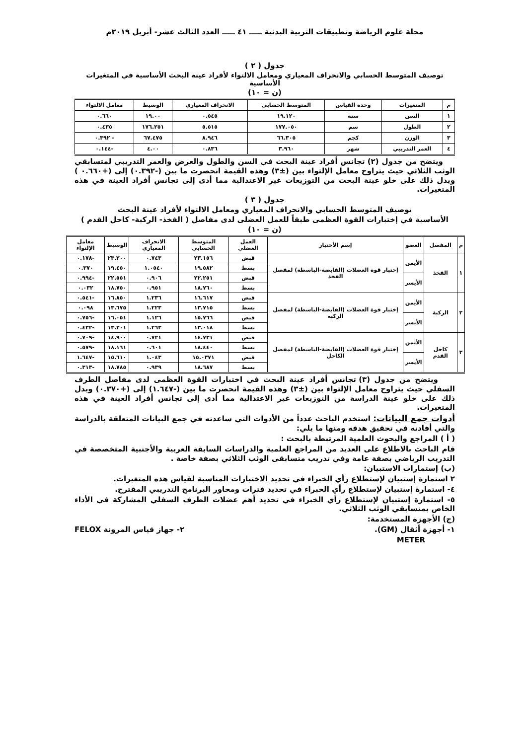مجلة علوم الرياضة وتطبيقات التربية البدنية ـــــ ٤١ ـــــ العدد الثالث عشر- أبريل ٢٠١٩م
جدول ( ٢ )
توصيف المتوسط الحسابي والانحراف المعياري ومعامل الالتواء لأفراد عينة البحث الأساسية في المتغيرات الأساسية
(ن = ١٠)
| م | المتغيرات | وحدة القياس | المتوسط الحسابي | الانحراف المعياري | الوسيط | معامل الالتواء |
| --- | --- | --- | --- | --- | --- | --- |
| ١ | السن | سنة | ١٩.١٢٠ | ٠.٥٤٥ | ١٩.٠٠ | ٠.٦٦٠ |
| ٢ | الطول | سم | ١٧٧.٠٥٠ | ٥.٥١٥ | ١٧٦.٢٥١ | ٠.٤٣٥ |
| ٣ | الوزن | كجم | ٦٦.٣٠٥ | ٨.٩٤٦ | ٦٧.٤٧٥ | - ٠.٣٩٢ |
| ٤ | العمر التدريبي | شهر | ٣.٩٦٠ | ٠.٨٣٦ | ٤.٠٠ | -٠.١٤٤ |
ويتضح من جدول (٢) تجانس أفراد عينة البحث في السن والطول والعرض والعمر التدريبي لمتسابقي الوثب الثلاثي حيث يتراوح معامل الإلتواء بين (±٣) وهذه القيمة انحصرت ما بين (-٠.٣٩٢) إلى (+٠.٦٦٠ ) ويدل ذلك على خلو عينة البحث من التوزيعات غير الاعتدالية مما أدى إلى تجانس أفراد العينة في هذه المتغيرات.
جدول ( ٣ )
توصيف المتوسط الحسابي والانحراف المعياري ومعامل الالتواء لأفراد عينة البحث
الأساسية في إختبارات القوة العظمى طبقاً للعمل العضلى لدى مفاصل ( الفخذ- الركبة- كاحل القدم )
(ن = ١٠)
| م | المفصل | العضو | إسم الأختبار | العمل العضلي | المتوسط الحسابي | الانحراف المعياري | الوسيط | معامل الإلتواء |
| --- | --- | --- | --- | --- | --- | --- | --- | --- |
| ١ | الفخذ | الأيمن | إختبار قوة العضلات (القابضة-الباسطة) لمفصل الفخذ | قبض | ٢٣.١٥٦ | ٠.٧٤٣ | ٢٣.٢٠٠ | -٠.١٧٨ |
| | | | | بسط | ١٩.٥٨٢ | ١.٠٥٤٠ | ١٩.٤٥٠ | ٠.٣٧٠ |
| | | الأيسر | | قبض | ٢٢.٢٥١ | ٠.٩٠٦ | ٢٢.٥٥١ | -٠.٩٩٤ |
| | | | | بسط | ١٨.٧٦٠ | ٠.٩٥١ | ١٨.٧٥٠ | ٠.٠٣٢ |
| ٢ | الركبة | الأيمن | إختبار قوة العضلات (القابضة-الباسطة) لمفصل الركبه | قبض | ١٦.٦١٧ | ١.٢٣٦ | ١٦.٨٥٠ | -٠.٥٤١ |
| | | | | بسط | ١٣.٧١٥ | ١.٢٢٣ | ١٣.٦٧٥ | ٠.٠٩٨ |
| | | الأيسر | | قبض | ١٥.٧٦٦ | ١.١٢٦ | ١٦.٠٥١ | -٠.٧٥٦ |
| | | | | بسط | ١٣.٠١٨ | ١.٢٦٣ | ١٣.٢٠١ | -٠.٤٣٢ |
| ٣ | كاحل القدم | الأيمن | إختبار قوة العضلات (القابضة-الباسطة) لمفصل الكاحل | قبض | ١٤.٧٣١ | ٠.٧٢١ | ١٤.٩٠٠ | -٠.٧٠٩ |
| | | | | بسط | ١٨.٤٤٠ | ٠.٦٠١ | ١٨.١٦١ | -٠.٥٧٩ |
| | | الأيسر | | قبض | ١٥.٠٣٧١ | ١.٠٤٣ | ١٥.٦١٠ | -١.٦٤٧ |
| | | | | بسط | ١٨.٦٨٧ | ٠.٩٣٩ | ١٨.٧٨٥ | -٠.٣١٣ |
ويتضح من جدول (٣) تجانس أفراد عينة البحث في اختبارات القوة العظمى لدى مفاصل الطرف السفلي حيث يتراوح معامل الإلتواء بين (±٣) وهذه القيمة انحصرت ما بين (-١.٦٤٧) إلى (+٠.٣٧٠) وبدل ذلك على خلو عينة الدراسة من التوزيعات غير الاعتدالية مما أدى إلى تجانس أفراد العينة في هذه المتغيرات.
أدوات جمع البيانات: استخدم الباحث عدداً من الأدوات التي ساعدته في جمع البيانات المتعلقة بالدراسة والتي أفادته في تحقيق هدفه ومنها ما يلي:
( أ ) المراجع والبحوث العلمية المرتبطة بالبحث :
قام الباحث بالاطلاع على العديد من المراجع العلمية والدراسات السابقة العربية والأجنبية المتخصصة في التدريب الرياضي بصفة عامة وفي تدريب متسابقى الوثب الثلاثي بصفة خاصة .
(ب) إستمارات الاستبيان:
٢ استمارة إستبيان لإستطلاع رأي الخبراء في تحديد الاختبارات المناسبة لقياس هذه المتغيرات.
٤- استمارة إستبيان لإستطلاع رأي الخبراء في تحديد فترات ومحاور البرنامج التدريبي المقترح.
٥- استمارة إستبيان لإستطلاع رأي الخبراء في تحديد أهم عضلات الطرف السفلي المشاركة في الأداء الخاص بمتسابقي الوثب الثلاثي.
(ج) الأجهزة المستخدمة:
١- أجهزة أثقال (GM). ٢- جهاز قياس المرونة FELOX
METER